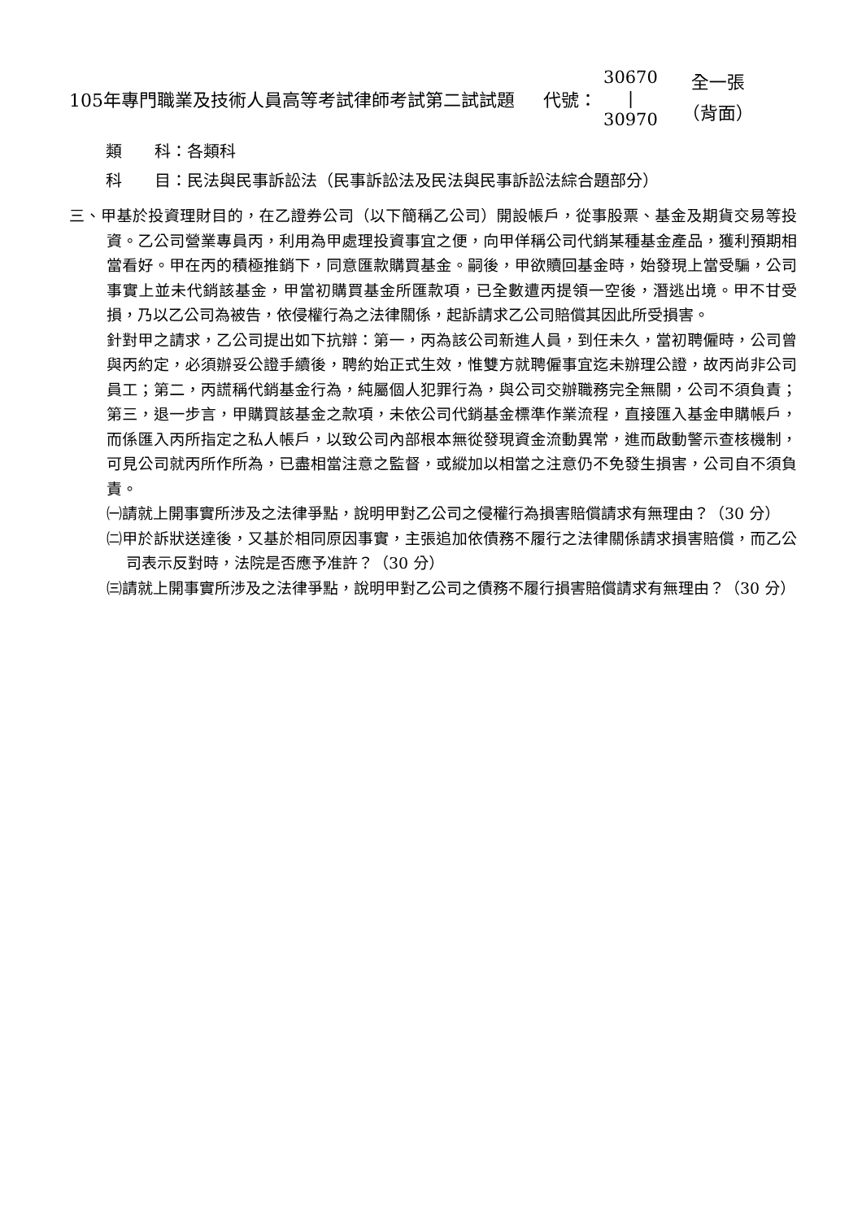105年專門職業及技術人員高等考試律師考試第二試試題 代號：
30670
|
30970
全一張
（背面）
類　　科：各類科
科　　目：民法與民事訴訟法（民事訴訟法及民法與民事訴訟法綜合題部分）
三、甲基於投資理財目的，在乙證券公司（以下簡稱乙公司）開設帳戶，從事股票、基金及期貨交易等投資。乙公司營業專員丙，利用為甲處理投資事宜之便，向甲佯稱公司代銷某種基金產品，獲利預期相當看好。甲在丙的積極推銷下，同意匯款購買基金。嗣後，甲欲贖回基金時，始發現上當受騙，公司事實上並未代銷該基金，甲當初購買基金所匯款項，已全數遭丙提領一空後，潛逃出境。甲不甘受損，乃以乙公司為被告，依侵權行為之法律關係，起訴請求乙公司賠償其因此所受損害。
針對甲之請求，乙公司提出如下抗辯：第一，丙為該公司新進人員，到任未久，當初聘僱時，公司曾與丙約定，必須辦妥公證手續後，聘約始正式生效，惟雙方就聘僱事宜迄未辦理公證，故丙尚非公司員工；第二，丙謊稱代銷基金行為，純屬個人犯罪行為，與公司交辦職務完全無關，公司不須負責；第三，退一步言，甲購買該基金之款項，未依公司代銷基金標準作業流程，直接匯入基金申購帳戶，而係匯入丙所指定之私人帳戶，以致公司內部根本無從發現資金流動異常，進而啟動警示查核機制，可見公司就丙所作所為，已盡相當注意之監督，或縱加以相當之注意仍不免發生損害，公司自不須負責。
㈠請就上開事實所涉及之法律爭點，說明甲對乙公司之侵權行為損害賠償請求有無理由？（30 分）
㈡甲於訴狀送達後，又基於相同原因事實，主張追加依債務不履行之法律關係請求損害賠償，而乙公司表示反對時，法院是否應予准許？（30 分）
㈢請就上開事實所涉及之法律爭點，說明甲對乙公司之債務不履行損害賠償請求有無理由？（30 分）